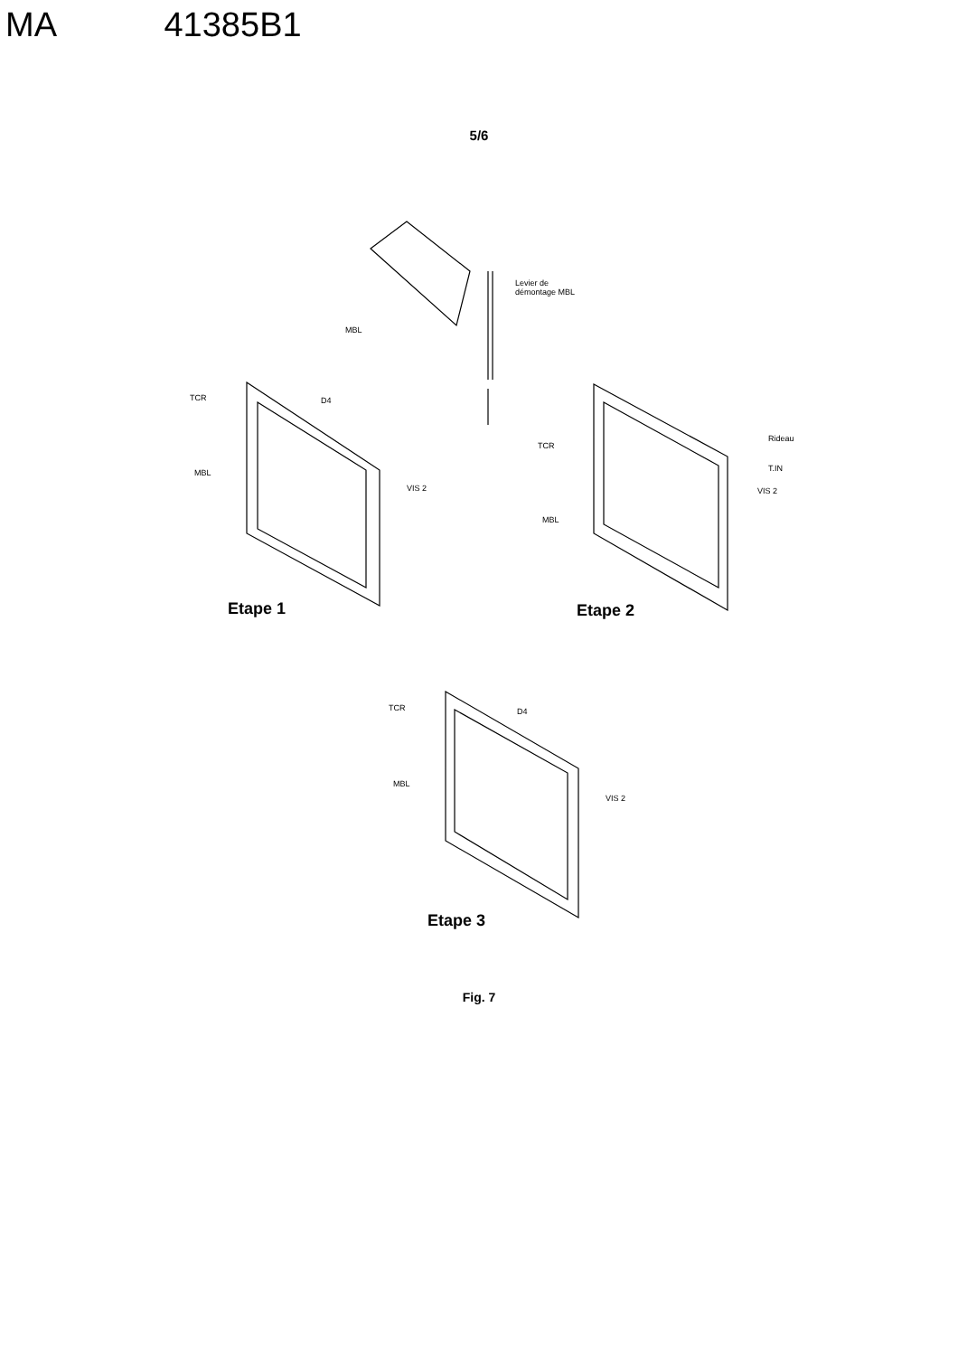MA 41385B1
5/6
Levier de
démontage MBL
MBL
TCR D4
MBL
VIS 2
Rideau
TCR
T.IN
VIS 2
MBL
Etape 1 Etape 2
TCR D4
MBL
VIS 2
Etape 3
Fig. 7